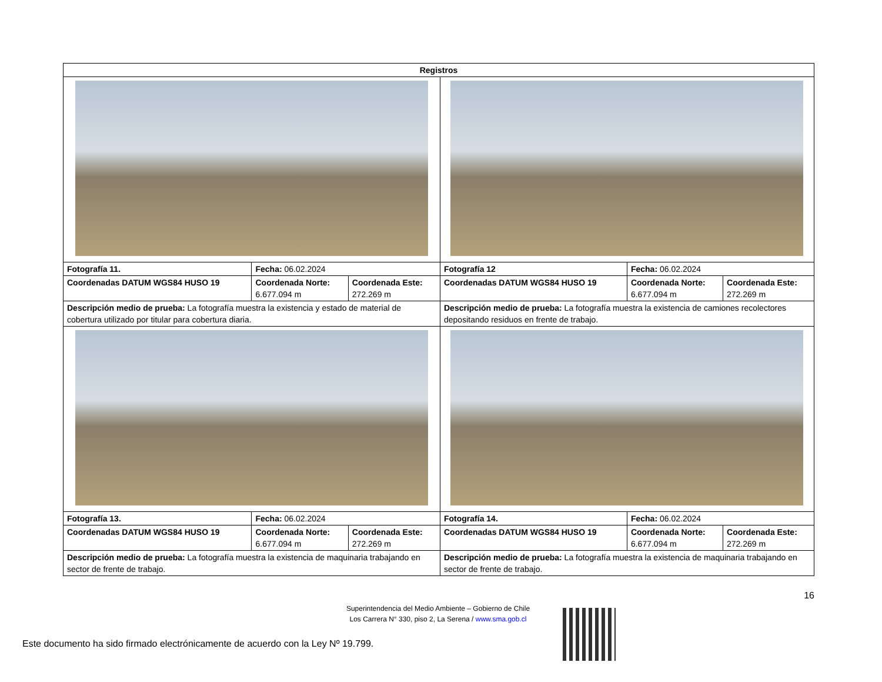| Registros | | | | | |
| --- | --- | --- | --- | --- | --- |
| Fotografía 11. | Fecha: 06.02.2024 | | Fotografía 12 | Fecha: 06.02.2024 | |
| Coordenadas DATUM WGS84 HUSO 19 | Coordenada Norte: 6.677.094 m | Coordenada Este: 272.269 m | Coordenadas DATUM WGS84 HUSO 19 | Coordenada Norte: 6.677.094 m | Coordenada Este: 272.269 m |
| Descripción medio de prueba: La fotografía muestra la existencia y estado de material de cobertura utilizado por titular para cobertura diaria. | | | Descripción medio de prueba: La fotografía muestra la existencia de camiones recolectores depositando residuos en frente de trabajo. | | |
| Fotografía 13. | Fecha: 06.02.2024 | | Fotografía 14. | Fecha: 06.02.2024 | |
| Coordenadas DATUM WGS84 HUSO 19 | Coordenada Norte: 6.677.094 m | Coordenada Este: 272.269 m | Coordenadas DATUM WGS84 HUSO 19 | Coordenada Norte: 6.677.094 m | Coordenada Este: 272.269 m |
| Descripción medio de prueba: La fotografía muestra la existencia de maquinaria trabajando en sector de frente de trabajo. | | | Descripción medio de prueba: La fotografía muestra la existencia de maquinaria trabajando en sector de frente de trabajo. | | |
16
Superintendencia del Medio Ambiente – Gobierno de Chile
Los Carrera N° 330, piso 2, La Serena / www.sma.gob.cl
Este documento ha sido firmado electrónicamente de acuerdo con la Ley Nº 19.799.